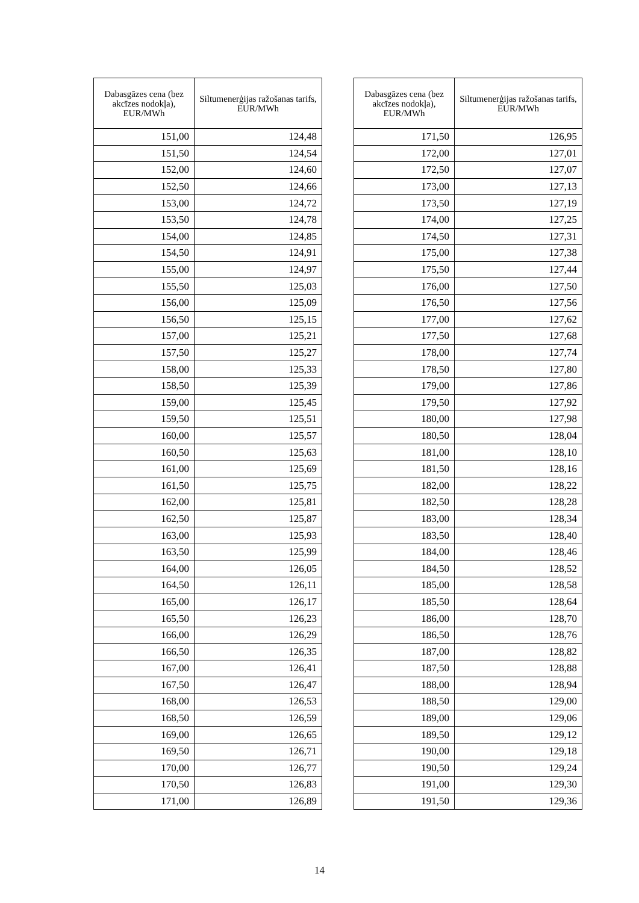| Dabasgāzes cena (bez akcīzes nodokļa), EUR/MWh | Siltumenerģijas ražošanas tarifs, EUR/MWh |
| --- | --- |
| 151,00 | 124,48 |
| 151,50 | 124,54 |
| 152,00 | 124,60 |
| 152,50 | 124,66 |
| 153,00 | 124,72 |
| 153,50 | 124,78 |
| 154,00 | 124,85 |
| 154,50 | 124,91 |
| 155,00 | 124,97 |
| 155,50 | 125,03 |
| 156,00 | 125,09 |
| 156,50 | 125,15 |
| 157,00 | 125,21 |
| 157,50 | 125,27 |
| 158,00 | 125,33 |
| 158,50 | 125,39 |
| 159,00 | 125,45 |
| 159,50 | 125,51 |
| 160,00 | 125,57 |
| 160,50 | 125,63 |
| 161,00 | 125,69 |
| 161,50 | 125,75 |
| 162,00 | 125,81 |
| 162,50 | 125,87 |
| 163,00 | 125,93 |
| 163,50 | 125,99 |
| 164,00 | 126,05 |
| 164,50 | 126,11 |
| 165,00 | 126,17 |
| 165,50 | 126,23 |
| 166,00 | 126,29 |
| 166,50 | 126,35 |
| 167,00 | 126,41 |
| 167,50 | 126,47 |
| 168,00 | 126,53 |
| 168,50 | 126,59 |
| 169,00 | 126,65 |
| 169,50 | 126,71 |
| 170,00 | 126,77 |
| 170,50 | 126,83 |
| 171,00 | 126,89 |
| Dabasgāzes cena (bez akcīzes nodokļa), EUR/MWh | Siltumenerģijas ražošanas tarifs, EUR/MWh |
| --- | --- |
| 171,50 | 126,95 |
| 172,00 | 127,01 |
| 172,50 | 127,07 |
| 173,00 | 127,13 |
| 173,50 | 127,19 |
| 174,00 | 127,25 |
| 174,50 | 127,31 |
| 175,00 | 127,38 |
| 175,50 | 127,44 |
| 176,00 | 127,50 |
| 176,50 | 127,56 |
| 177,00 | 127,62 |
| 177,50 | 127,68 |
| 178,00 | 127,74 |
| 178,50 | 127,80 |
| 179,00 | 127,86 |
| 179,50 | 127,92 |
| 180,00 | 127,98 |
| 180,50 | 128,04 |
| 181,00 | 128,10 |
| 181,50 | 128,16 |
| 182,00 | 128,22 |
| 182,50 | 128,28 |
| 183,00 | 128,34 |
| 183,50 | 128,40 |
| 184,00 | 128,46 |
| 184,50 | 128,52 |
| 185,00 | 128,58 |
| 185,50 | 128,64 |
| 186,00 | 128,70 |
| 186,50 | 128,76 |
| 187,00 | 128,82 |
| 187,50 | 128,88 |
| 188,00 | 128,94 |
| 188,50 | 129,00 |
| 189,00 | 129,06 |
| 189,50 | 129,12 |
| 190,00 | 129,18 |
| 190,50 | 129,24 |
| 191,00 | 129,30 |
| 191,50 | 129,36 |
14